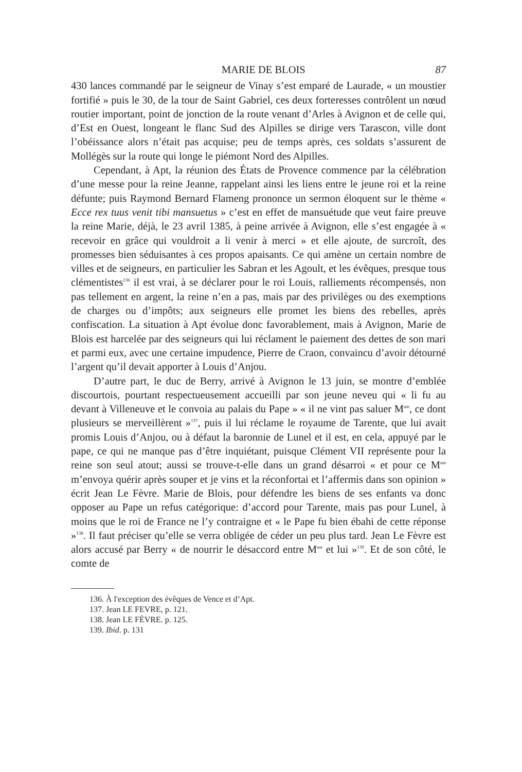MARIE DE BLOIS 87
430 lances commandé par le seigneur de Vinay s’est emparé de Laurade, « un moustier fortifié » puis le 30, de la tour de Saint Gabriel, ces deux forteresses contrôlent un nœud routier important, point de jonction de la route venant d’Arles à Avignon et de celle qui, d’Est en Ouest, longeant le flanc Sud des Alpilles se dirige vers Tarascon, ville dont l’obéissance alors n’était pas acquise; peu de temps après, ces soldats s’assurent de Mollégès sur la route qui longe le piémont Nord des Alpilles.
Cependant, à Apt, la réunion des États de Provence commence par la célébration d’une messe pour la reine Jeanne, rappelant ainsi les liens entre le jeune roi et la reine défunte; puis Raymond Bernard Flameng prononce un sermon éloquent sur le thème « Ecce rex tuus venit tibi mansuetus » c’est en effet de mansuétude que veut faire preuve la reine Marie, déjà, le 23 avril 1385, à peine arrivée à Avignon, elle s’est engagée à « recevoir en grâce qui vouldroit a li venir à merci » et elle ajoute, de surcroît, des promesses bien séduisantes à ces propos apaisants. Ce qui amène un certain nombre de villes et de seigneurs, en particulier les Sabran et les Agoult, et les évêques, presque tous clémentistes<sup>136</sup> il est vrai, à se déclarer pour le roi Louis, ralliements récompensés, non pas tellement en argent, la reine n’en a pas, mais par des privilèges ou des exemptions de charges ou d’impôts; aux seigneurs elle promet les biens des rebelles, après confiscation. La situation à Apt évolue donc favorablement, mais à Avignon, Marie de Blois est harcelée par des seigneurs qui lui réclament le paiement des dettes de son mari et parmi eux, avec une certaine impudence, Pierre de Craon, convaincu d’avoir détourné l’argent qu’il devait apporter à Louis d’Anjou.
D’autre part, le duc de Berry, arrivé à Avignon le 13 juin, se montre d’emblée discourtois, pourtant respectueusement accueilli par son jeune neveu qui « li fu au devant à Villeneuve et le convoia au palais du Pape » « il ne vint pas saluer M<sup>me</sup>, ce dont plusieurs se merveillèrent »<sup>137</sup>, puis il lui réclame le royaume de Tarente, que lui avait promis Louis d’Anjou, ou à défaut la baronnie de Lunel et il est, en cela, appuyé par le pape, ce qui ne manque pas d’être inquiétant, puisque Clément VII représente pour la reine son seul atout; aussi se trouve-t-elle dans un grand désarroi « et pour ce M<sup>me</sup> m’envoya quérir après souper et je vins et la réconfortai et l’affermis dans son opinion » écrit Jean Le Fèvre. Marie de Blois, pour défendre les biens de ses enfants va donc opposer au Pape un refus catégorique: d’accord pour Tarente, mais pas pour Lunel, à moins que le roi de France ne l’y contraigne et « le Pape fu bien ébahi de cette réponse »<sup>138</sup>. Il faut préciser qu’elle se verra obligée de céder un peu plus tard. Jean Le Fèvre est alors accusé par Berry « de nourrir le désaccord entre M<sup>me</sup> et lui »<sup>139</sup>. Et de son côté, le comte de
136. À l'exception des évêques de Vence et d’Apt.
137. Jean LE FEVRE, p. 121.
138. Jean LE FÈVRE. p. 125.
139. Ibid. p. 131